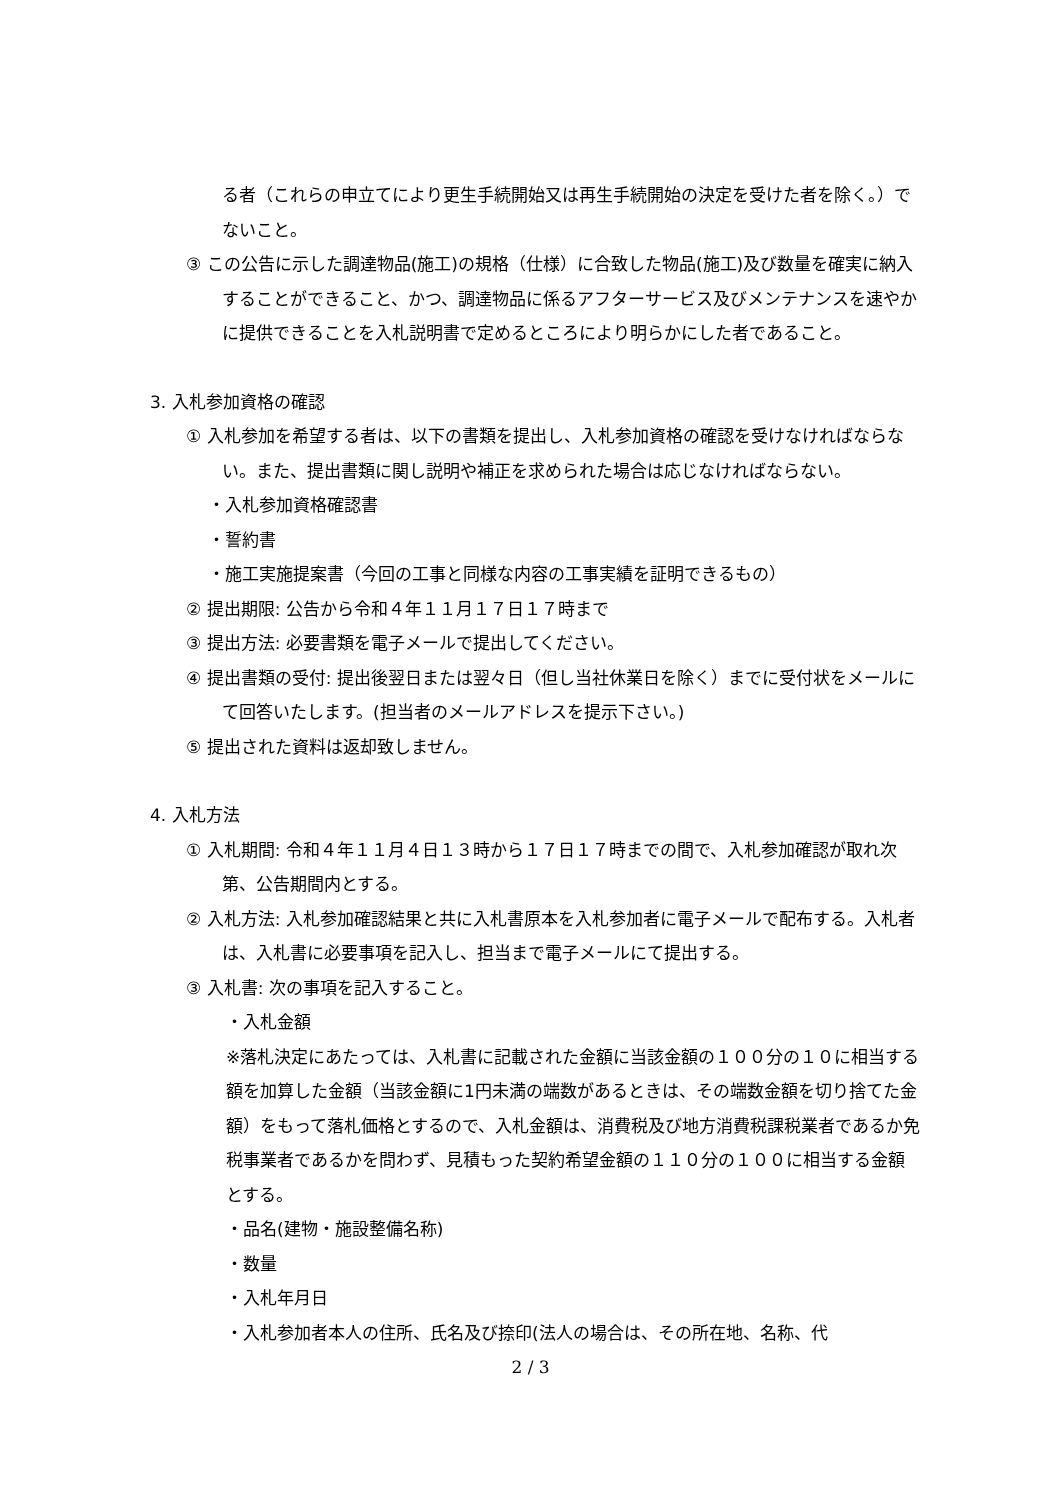る者（これらの申立てにより更生手続開始又は再生手続開始の決定を受けた者を除く。）でないこと。
③ この公告に示した調達物品(施工)の規格（仕様）に合致した物品(施工)及び数量を確実に納入することができること、かつ、調達物品に係るアフターサービス及びメンテナンスを速やかに提供できることを入札説明書で定めるところにより明らかにした者であること。
3. 入札参加資格の確認
① 入札参加を希望する者は、以下の書類を提出し、入札参加資格の確認を受けなければならない。また、提出書類に関し説明や補正を求められた場合は応じなければならない。
・入札参加資格確認書
・誓約書
・施工実施提案書（今回の工事と同様な内容の工事実績を証明できるもの）
② 提出期限: 公告から令和４年１１月１７日１７時まで
③ 提出方法: 必要書類を電子メールで提出してください。
④ 提出書類の受付: 提出後翌日または翌々日（但し当社休業日を除く）までに受付状をメールにて回答いたします。(担当者のメールアドレスを提示下さい。)
⑤ 提出された資料は返却致しません。
4. 入札方法
① 入札期間: 令和４年１１月４日１３時から１７日１７時までの間で、入札参加確認が取れ次第、公告期間内とする。
② 入札方法: 入札参加確認結果と共に入札書原本を入札参加者に電子メールで配布する。入札者は、入札書に必要事項を記入し、担当まで電子メールにて提出する。
③ 入札書: 次の事項を記入すること。
・入札金額
※落札決定にあたっては、入札書に記載された金額に当該金額の１００分の１０に相当する額を加算した金額（当該金額に1円未満の端数があるときは、その端数金額を切り捨てた金額）をもって落札価格とするので、入札金額は、消費税及び地方消費税課税業者であるか免税事業者であるかを問わず、見積もった契約希望金額の１１０分の１００に相当する金額とする。
・品名(建物・施設整備名称)
・数量
・入札年月日
・入札参加者本人の住所、氏名及び捺印(法人の場合は、その所在地、名称、代
2 / 3